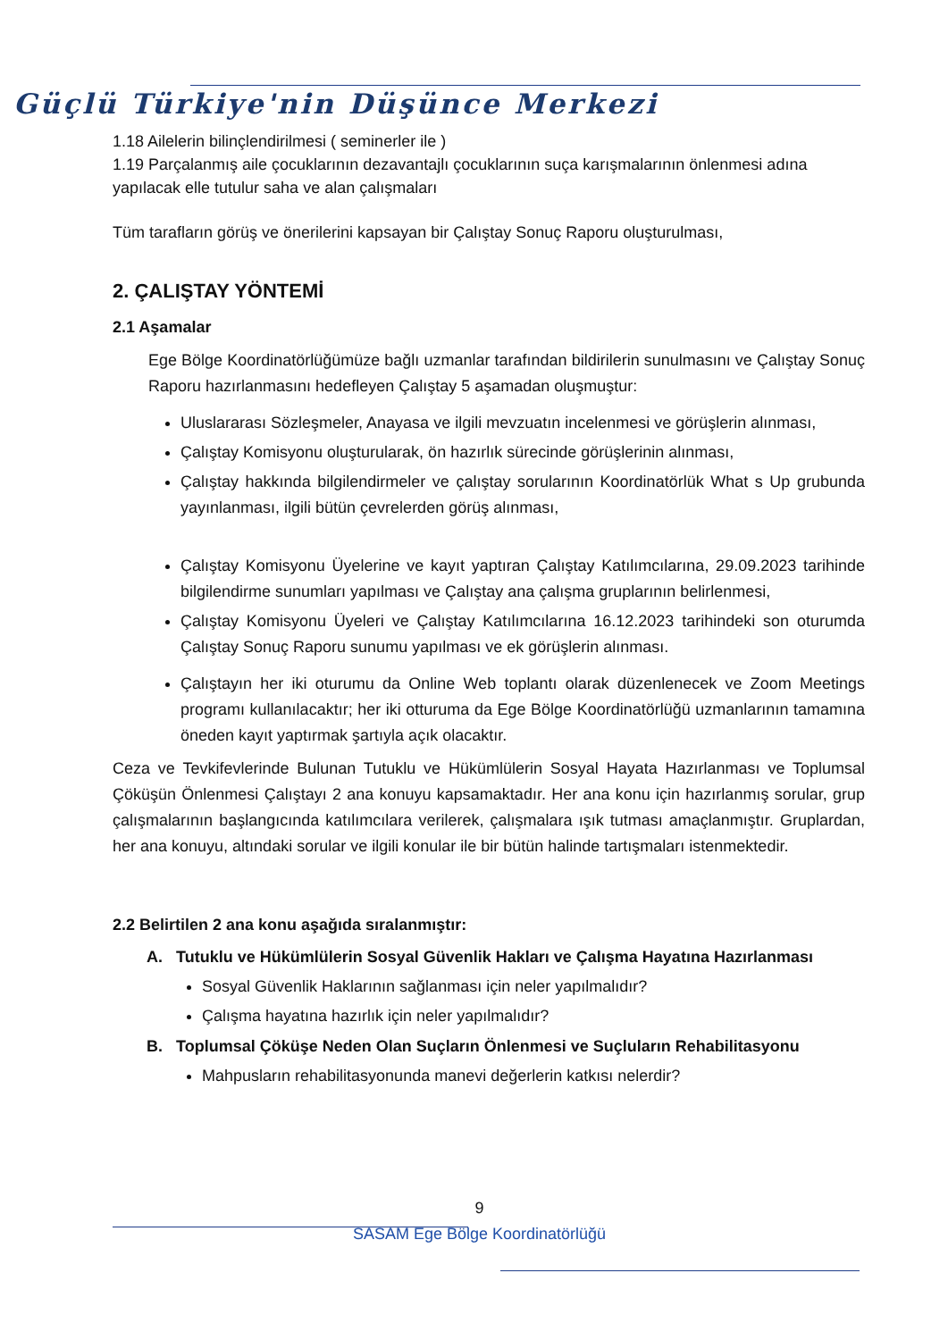Güçlü Türkiye'nin Düşünce Merkezi
1.18 Ailelerin bilinçlendirilmesi ( seminerler ile )
1.19 Parçalanmış aile çocuklarının dezavantajlı çocuklarının suça karışmalarının önlenmesi adına yapılacak elle tutulur saha ve alan çalışmaları
Tüm tarafların görüş ve önerilerini kapsayan bir Çalıştay Sonuç Raporu oluşturulması,
2. ÇALIŞTAY YÖNTEMİ
2.1 Aşamalar
Ege Bölge Koordinatörlüğümüze bağlı uzmanlar tarafından bildirilerin sunulmasını ve Çalıştay Sonuç Raporu hazırlanmasını hedefleyen Çalıştay 5 aşamadan oluşmuştur:
Uluslararası Sözleşmeler, Anayasa ve ilgili mevzuatın incelenmesi ve görüşlerin alınması,
Çalıştay Komisyonu oluşturularak, ön hazırlık sürecinde görüşlerinin alınması,
Çalıştay hakkında bilgilendirmeler ve çalıştay sorularının Koordinatörlük What s Up grubunda yayınlanması, ilgili bütün çevrelerden görüş alınması,
Çalıştay Komisyonu Üyelerine ve kayıt yaptıran Çalıştay Katılımcılarına, 29.09.2023 tarihinde bilgilendirme sunumları yapılması ve Çalıştay ana çalışma gruplarının belirlenmesi,
Çalıştay Komisyonu Üyeleri ve Çalıştay Katılımcılarına 16.12.2023 tarihindeki son oturumda Çalıştay Sonuç Raporu sunumu yapılması ve ek görüşlerin alınması.
Çalıştayın her iki oturumu da Online Web toplantı olarak düzenlenecek ve Zoom Meetings programı kullanılacaktır; her iki otturuma da Ege Bölge Koordinatörlüğü uzmanlarının tamamına öneden kayıt yaptırmak şartıyla açık olacaktır.
Ceza ve Tevkifevlerinde Bulunan Tutuklu ve Hükümlülerin Sosyal Hayata Hazırlanması ve Toplumsal Çöküşün Önlenmesi Çalıştayı 2 ana konuyu kapsamaktadır. Her ana konu için hazırlanmış sorular, grup çalışmalarının başlangıcında katılımcılara verilerek, çalışmalara ışık tutması amaçlanmıştır. Gruplardan, her ana konuyu, altındaki sorular ve ilgili konular ile bir bütün halinde tartışmaları istenmektedir.
2.2 Belirtilen 2 ana konu aşağıda sıralanmıştır:
A. Tutuklu ve Hükümlülerin Sosyal Güvenlik Hakları ve Çalışma Hayatına Hazırlanması
Sosyal Güvenlik Haklarının sağlanması için neler yapılmalıdır?
Çalışma hayatına hazırlık için neler yapılmalıdır?
B. Toplumsal Çöküşe Neden Olan Suçların Önlenmesi ve Suçluların Rehabilitasyonu
Mahpusların rehabilitasyonunda manevi değerlerin katkısı nelerdir?
9
SASAM Ege Bölge Koordinatörlüğü